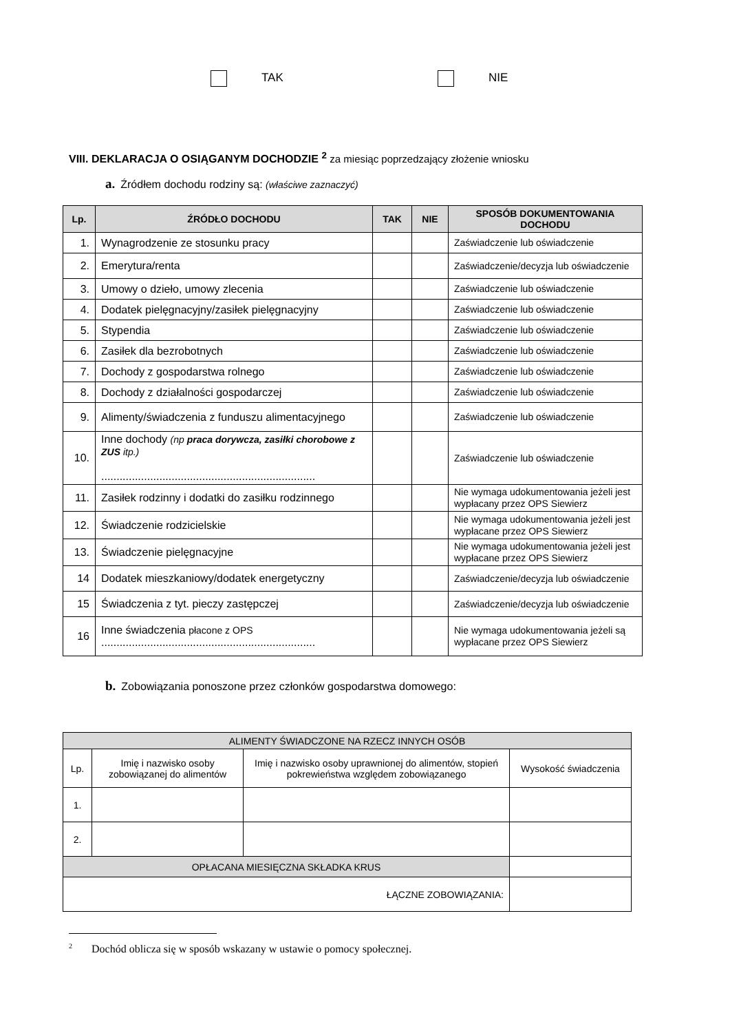TAK NIE
VIII. DEKLARACJA O OSIĄGANYM DOCHODZIE <sup>2</sup> za miesiąc poprzedzający złożenie wniosku
a. Źródłem dochodu rodziny są: (właściwe zaznaczyć)
| Lp. | ŹRÓDŁO DOCHODU | TAK | NIE | SPOSÓB DOKUMENTOWANIA DOCHODU |
| --- | --- | --- | --- | --- |
| 1. | Wynagrodzenie ze stosunku pracy | | | Zaświadczenie lub oświadczenie |
| 2. | Emerytura/renta | | | Zaświadczenie/decyzja lub oświadczenie |
| 3. | Umowy o dzieło, umowy zlecenia | | | Zaświadczenie lub oświadczenie |
| 4. | Dodatek pielęgnacyjny/zasiłek pielęgnacyjny | | | Zaświadczenie lub oświadczenie |
| 5. | Stypendia | | | Zaświadczenie lub oświadczenie |
| 6. | Zasiłek dla bezrobotnych | | | Zaświadczenie lub oświadczenie |
| 7. | Dochody z gospodarstwa rolnego | | | Zaświadczenie lub oświadczenie |
| 8. | Dochody z działalności gospodarczej | | | Zaświadczenie lub oświadczenie |
| 9. | Alimenty/świadczenia z funduszu alimentacyjnego | | | Zaświadczenie lub oświadczenie |
| 10. | Inne dochody (np praca dorywcza, zasiłki chorobowe z ZUS itp.) ...................................................................... | | | Zaświadczenie lub oświadczenie |
| 11. | Zasiłek rodzinny i dodatki do zasiłku rodzinnego | | | Nie wymaga udokumentowania jeżeli jest wypłacany przez OPS Siewierz |
| 12. | Świadczenie rodzicielskie | | | Nie wymaga udokumentowania jeżeli jest wypłacane przez OPS Siewierz |
| 13. | Świadczenie pielęgnacyjne | | | Nie wymaga udokumentowania jeżeli jest wypłacane przez OPS Siewierz |
| 14 | Dodatek mieszkaniowy/dodatek energetyczny | | | Zaświadczenie/decyzja lub oświadczenie |
| 15 | Świadczenia z tyt. pieczy zastępczej | | | Zaświadczenie/decyzja lub oświadczenie |
| 16 | Inne świadczenia płacone z OPS ...................................................................... | | | Nie wymaga udokumentowania jeżeli są wypłacane przez OPS Siewierz |
b. Zobowiązania ponoszone przez członków gospodarstwa domowego:
| ALIMENTY ŚWIADCZONE NA RZECZ INNYCH OSÓB | | | |
| Lp. | Imię i nazwisko osoby zobowiązanej do alimentów | Imię i nazwisko osoby uprawnionej do alimentów, stopień pokrewieństwa względem zobowiązanego | Wysokość świadczenia |
| 1. | | | |
| 2. | | | |
| OPŁACANA MIESIĘCZNA SKŁADKA KRUS | | | |
| ŁĄCZNE ZOBOWIĄZANIA: | | | |
<sup>2</sup> Dochód oblicza się w sposób wskazany w ustawie o pomocy społecznej.